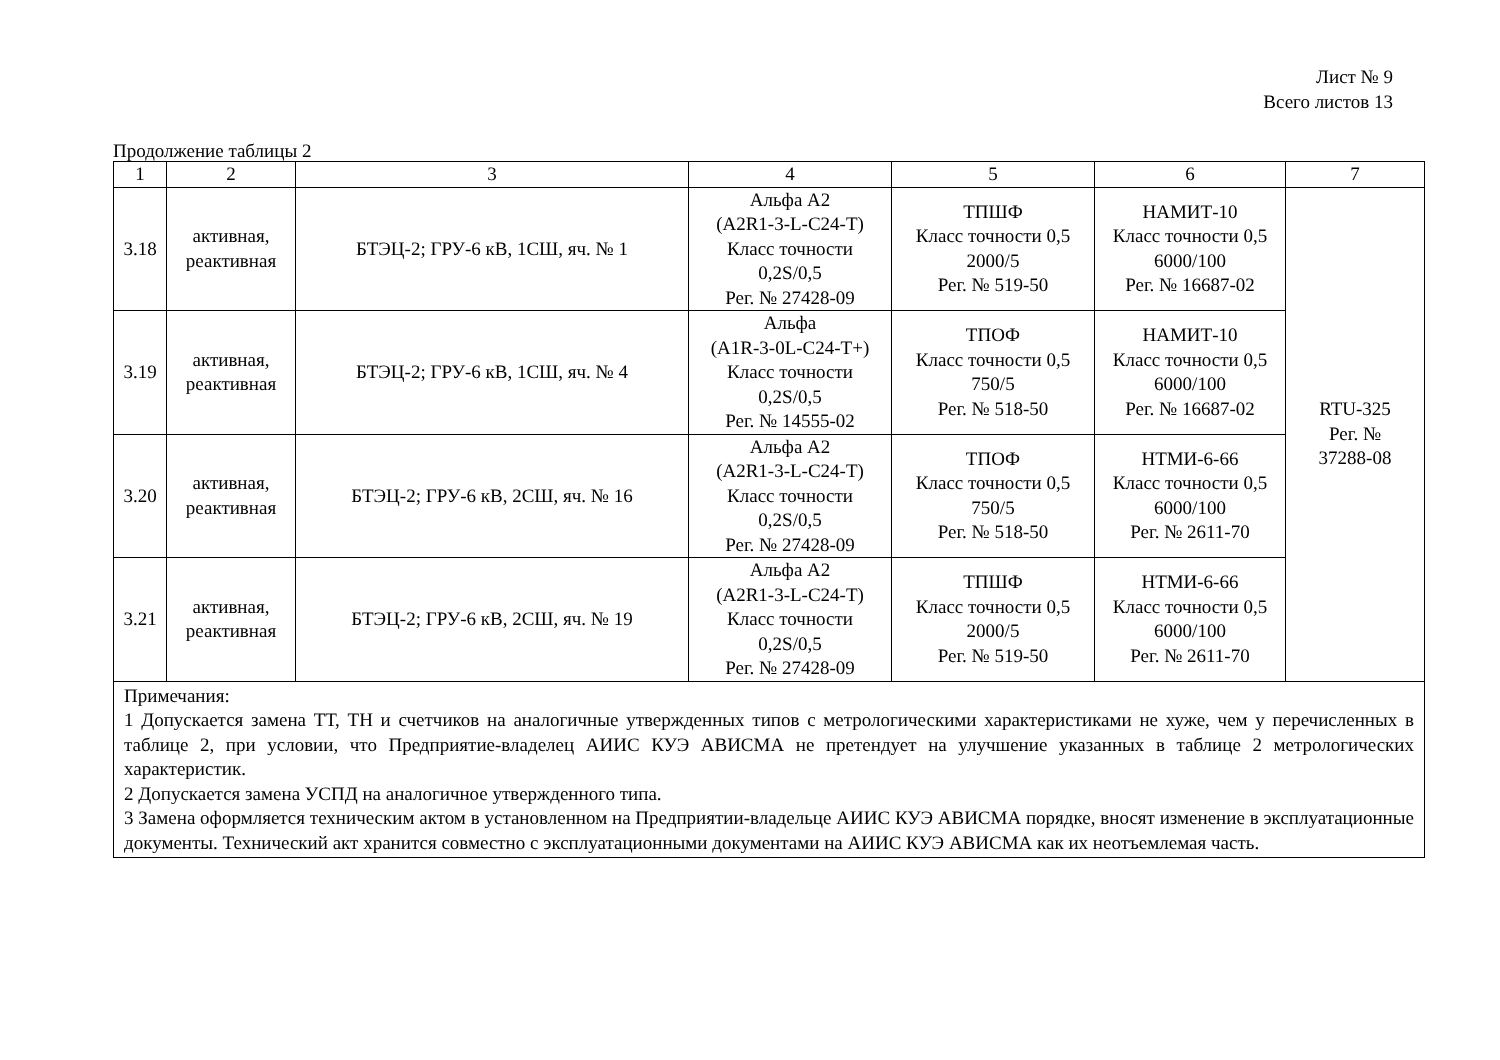Лист № 9
Всего листов 13
Продолжение таблицы 2
| 1 | 2 | 3 | 4 | 5 | 6 | 7 |
| 3.18 | активная, реактивная | БТЭЦ-2; ГРУ-6 кВ, 1СШ, яч. № 1 | Альфа А2 (A2R1-3-L-C24-T) Класс точности 0,2S/0,5 Рег. № 27428-09 | ТПШФ Класс точности 0,5 2000/5 Рег. № 519-50 | НАМИТ-10 Класс точности 0,5 6000/100 Рег. № 16687-02 | RTU-325 Рег. № 37288-08 |
| 3.19 | активная, реактивная | БТЭЦ-2; ГРУ-6 кВ, 1СШ, яч. № 4 | Альфа (A1R-3-0L-C24-T+) Класс точности 0,2S/0,5 Рег. № 14555-02 | ТПОФ Класс точности 0,5 750/5 Рег. № 518-50 | НАМИТ-10 Класс точности 0,5 6000/100 Рег. № 16687-02 | |
| 3.20 | активная, реактивная | БТЭЦ-2; ГРУ-6 кВ, 2СШ, яч. № 16 | Альфа А2 (A2R1-3-L-C24-T) Класс точности 0,2S/0,5 Рег. № 27428-09 | ТПОФ Класс точности 0,5 750/5 Рег. № 518-50 | НТМИ-6-66 Класс точности 0,5 6000/100 Рег. № 2611-70 | |
| 3.21 | активная, реактивная | БТЭЦ-2; ГРУ-6 кВ, 2СШ, яч. № 19 | Альфа А2 (A2R1-3-L-C24-T) Класс точности 0,2S/0,5 Рег. № 27428-09 | ТПШФ Класс точности 0,5 2000/5 Рег. № 519-50 | НТМИ-6-66 Класс точности 0,5 6000/100 Рег. № 2611-70 | |
| Примечания: 1 Допускается замена ТТ, ТН и счетчиков на аналогичные утвержденных типов с метрологическими характеристиками не хуже, чем у перечисленных в таблице 2, при условии, что Предприятие-владелец АИИС КУЭ АВИСМА не претендует на улучшение указанных в таблице 2 метрологических характеристик. 2 Допускается замена УСПД на аналогичное утвержденного типа. 3 Замена оформляется техническим актом в установленном на Предприятии-владельце АИИС КУЭ АВИСМА порядке, вносят изменение в эксплуатационные документы. Технический акт хранится совместно с эксплуатационными документами на АИИС КУЭ АВИСМА как их неотъемлемая часть. | | | | | | |